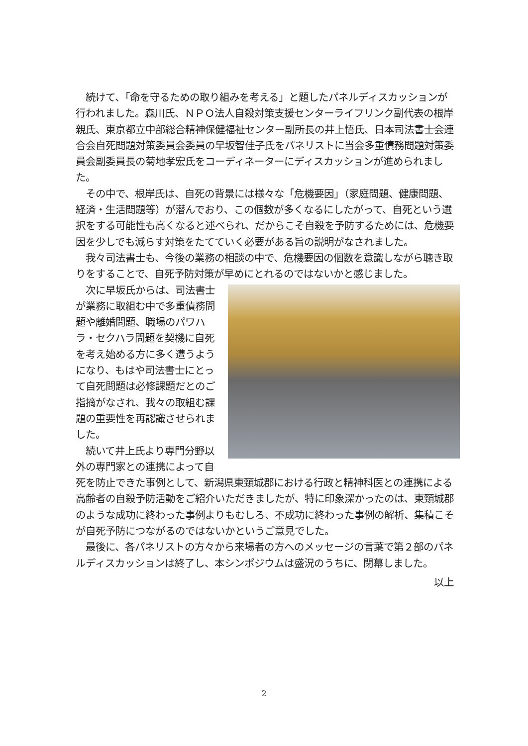続けて、「命を守るための取り組みを考える」と題したパネルディスカッションが行われました。森川氏、ＮＰＯ法人自殺対策支援センターライフリンク副代表の根岸親氏、東京都立中部総合精神保健福祉センター副所長の井上悟氏、日本司法書士会連合会自死問題対策委員会委員の早坂智佳子氏をパネリストに当会多重債務問題対策委員会副委員長の菊地孝宏氏をコーディネーターにディスカッションが進められました。
　その中で、根岸氏は、自死の背景には様々な「危機要因」（家庭問題、健康問題、経済・生活問題等）が潜んでおり、この個数が多くなるにしたがって、自死という選択をする可能性も高くなると述べられ、だからこそ自殺を予防するためには、危機要因を少しでも減らす対策をたてていく必要がある旨の説明がなされました。
　我々司法書士も、今後の業務の相談の中で、危機要因の個数を意識しながら聴き取りをすることで、自死予防対策が早めにとれるのではないかと感じました。
　次に早坂氏からは、司法書士が業務に取組む中で多重債務問題や離婚問題、職場のパワハラ・セクハラ問題を契機に自死を考え始める方に多く遭うようになり、もはや司法書士にとって自死問題は必修課題だとのご指摘がなされ、我々の取組む課題の重要性を再認識させられました。
　続いて井上氏より専門分野以外の専門家との連携によって自死を防止できた事例として、新潟県東頸城郡における行政と精神科医との連携による高齢者の自殺予防活動をご紹介いただきましたが、特に印象深かったのは、東頸城郡のような成功に終わった事例よりもむしろ、不成功に終わった事例の解析、集積こそが自死予防につながるのではないかというご意見でした。
　最後に、各パネリストの方々から来場者の方へのメッセージの言葉で第２部のパネルディスカッションは終了し、本シンポジウムは盛況のうちに、閉幕しました。
以上
2